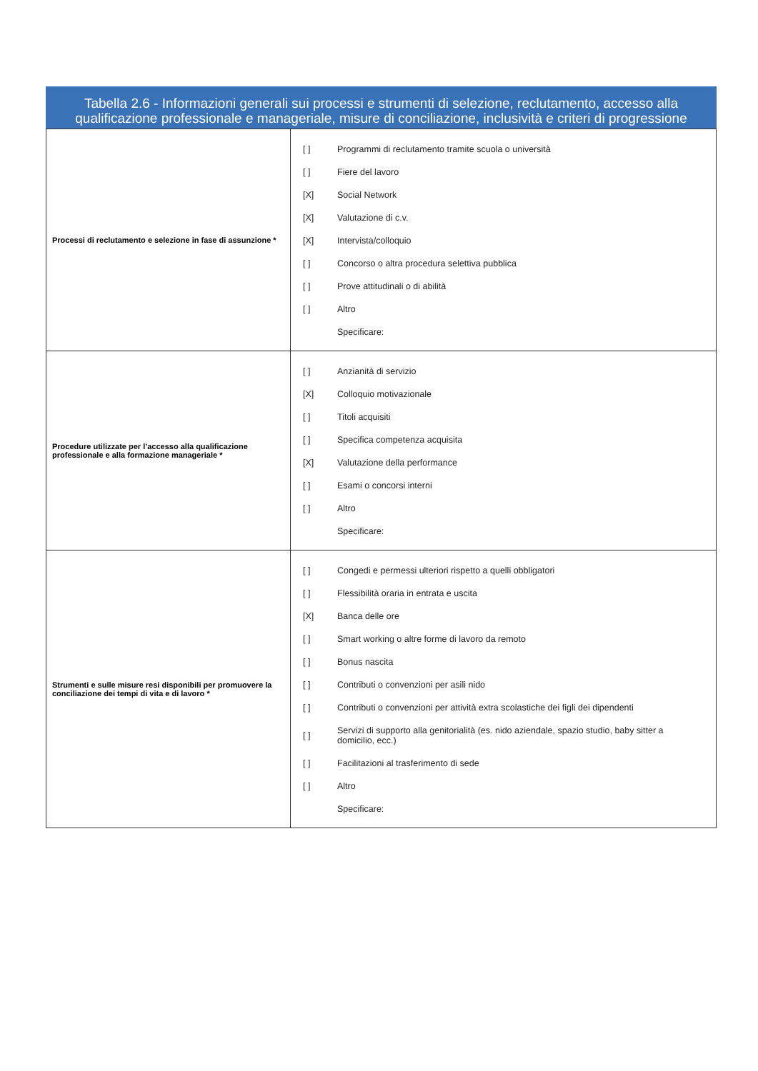Tabella 2.6 - Informazioni generali sui processi e strumenti di selezione, reclutamento, accesso alla qualificazione professionale e manageriale, misure di conciliazione, inclusività e criteri di progressione
| Processi di reclutamento e selezione in fase di assunzione * | [ ] Programmi di reclutamento tramite scuola o università [ ] Fiere del lavoro [X] Social Network [X] Valutazione di c.v. [X] Intervista/colloquio [ ] Concorso o altra procedura selettiva pubblica [ ] Prove attitudinali o di abilità [ ] Altro Specificare: |
| Procedure utilizzate per l’accesso alla qualificazione professionale e alla formazione manageriale * | [ ] Anzianità di servizio [X] Colloquio motivazionale [ ] Titoli acquisiti [ ] Specifica competenza acquisita [X] Valutazione della performance [ ] Esami o concorsi interni [ ] Altro Specificare: |
| Strumenti e sulle misure resi disponibili per promuovere la conciliazione dei tempi di vita e di lavoro * | [ ] Congedi e permessi ulteriori rispetto a quelli obbligatori [ ] Flessibilità oraria in entrata e uscita [X] Banca delle ore [ ] Smart working o altre forme di lavoro da remoto [ ] Bonus nascita [ ] Contributi o convenzioni per asili nido [ ] Contributi o convenzioni per attività extra scolastiche dei figli dei dipendenti [ ] Servizi di supporto alla genitorialità (es. nido aziendale, spazio studio, baby sitter a domicilio, ecc.) [ ] Facilitazioni al trasferimento di sede [ ] Altro Specificare: |